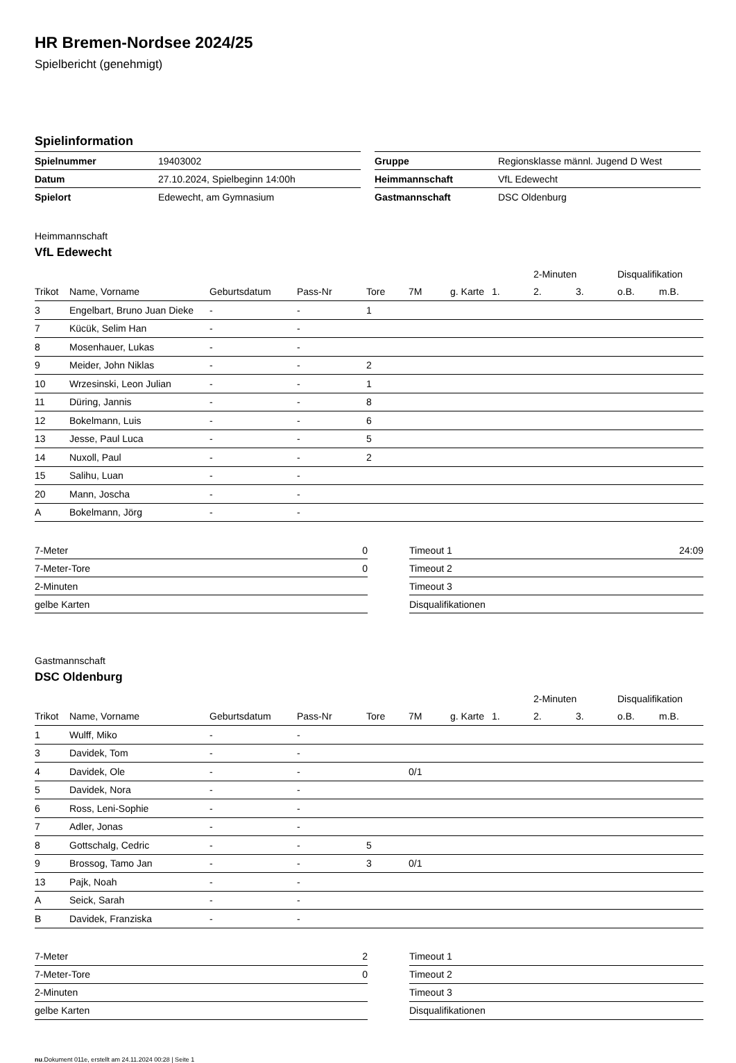HR Bremen-Nordsee 2024/25
Spielbericht (genehmigt)
Spielinformation
| Spielnummer | 19403002 |
| Datum | 27.10.2024, Spielbeginn 14:00h |
| Spielort | Edewecht, am Gymnasium |
| Gruppe | Regionsklasse männl. Jugend D West |
| Heimmannschaft | VfL Edewecht |
| Gastmannschaft | DSC Oldenburg |
Heimmannschaft
VfL Edewecht
| | | | | | | | | 2-Minuten | | Disqualifikation | |
| --- | --- | --- | --- | --- | --- | --- | --- | --- | --- | --- | --- |
| Trikot | Name, Vorname | Geburtsdatum | Pass-Nr | Tore | 7M | g. Karte | 1. | 2. | 3. | o.B. | m.B. |
| 3 | Engelbart, Bruno Juan Dieke | - | - | 1 | | | | | | | |
| 7 | Kücük, Selim Han | - | - | | | | | | | | |
| 8 | Mosenhauer, Lukas | - | - | | | | | | | | |
| 9 | Meider, John Niklas | - | - | 2 | | | | | | | |
| 10 | Wrzesinski, Leon Julian | - | - | 1 | | | | | | | |
| 11 | Düring, Jannis | - | - | 8 | | | | | | | |
| 12 | Bokelmann, Luis | - | - | 6 | | | | | | | |
| 13 | Jesse, Paul Luca | - | - | 5 | | | | | | | |
| 14 | Nuxoll, Paul | - | - | 2 | | | | | | | |
| 15 | Salihu, Luan | - | - | | | | | | | | |
| 20 | Mann, Joscha | - | - | | | | | | | | |
| A | Bokelmann, Jörg | - | - | | | | | | | | |
| 7-Meter | 0 |
| 7-Meter-Tore | 0 |
| 2-Minuten | |
| gelbe Karten | |
| Timeout 1 | 24:09 |
| Timeout 2 | |
| Timeout 3 | |
| Disqualifikationen | |
Gastmannschaft
DSC Oldenburg
| | | | | | | | | 2-Minuten | | Disqualifikation | |
| --- | --- | --- | --- | --- | --- | --- | --- | --- | --- | --- | --- |
| Trikot | Name, Vorname | Geburtsdatum | Pass-Nr | Tore | 7M | g. Karte | 1. | 2. | 3. | o.B. | m.B. |
| 1 | Wulff, Miko | - | - | | | | | | | | |
| 3 | Davidek, Tom | - | - | | | | | | | | |
| 4 | Davidek, Ole | - | - | | 0/1 | | | | | | |
| 5 | Davidek, Nora | - | - | | | | | | | | |
| 6 | Ross, Leni-Sophie | - | - | | | | | | | | |
| 7 | Adler, Jonas | - | - | | | | | | | | |
| 8 | Gottschalg, Cedric | - | - | 5 | | | | | | | |
| 9 | Brossog, Tamo Jan | - | - | 3 | 0/1 | | | | | | |
| 13 | Pajk, Noah | - | - | | | | | | | | |
| A | Seick, Sarah | - | - | | | | | | | | |
| B | Davidek, Franziska | - | - | | | | | | | | |
| 7-Meter | 2 |
| 7-Meter-Tore | 0 |
| 2-Minuten | |
| gelbe Karten | |
| Timeout 1 | |
| Timeout 2 | |
| Timeout 3 | |
| Disqualifikationen | |
nu.Dokument 011e, erstellt am 24.11.2024 00:28 | Seite 1